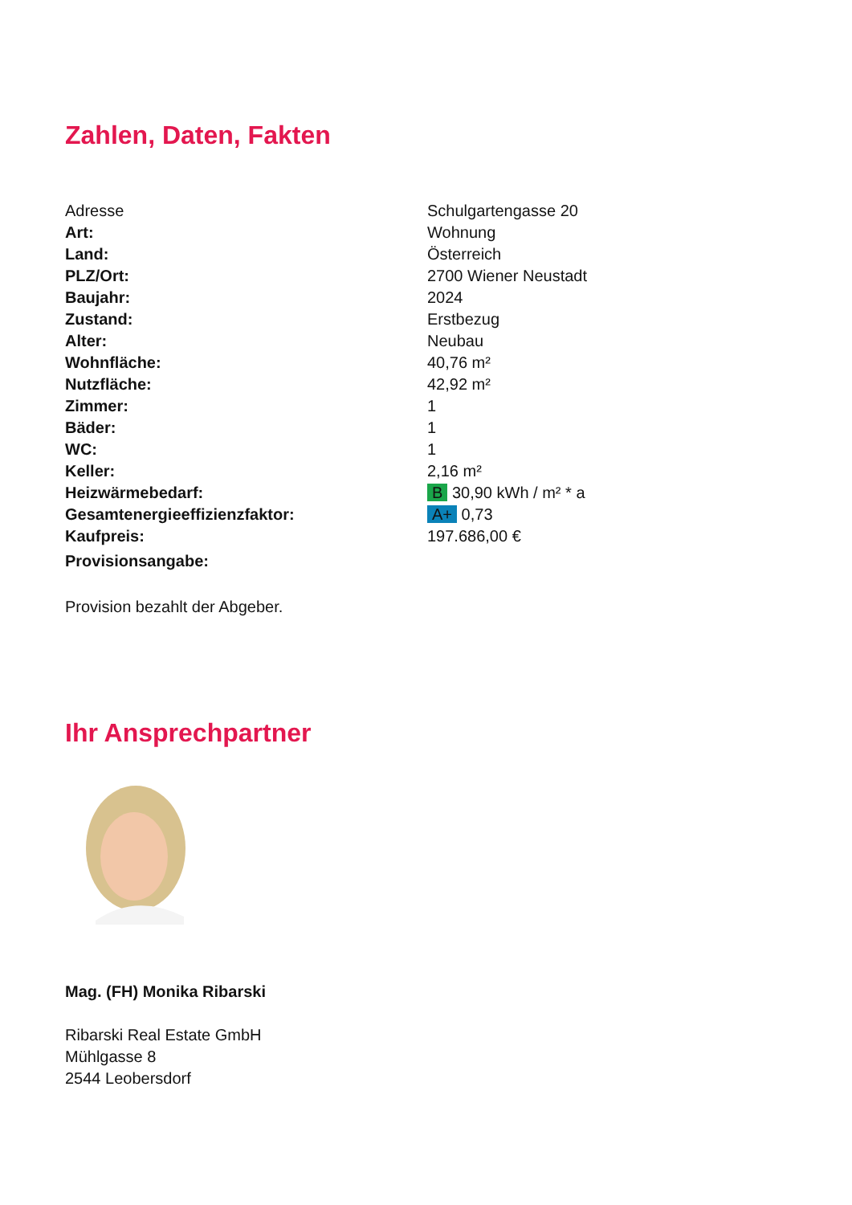Zahlen, Daten, Fakten
| Adresse | Schulgartengasse 20 |
| Art: | Wohnung |
| Land: | Österreich |
| PLZ/Ort: | 2700 Wiener Neustadt |
| Baujahr: | 2024 |
| Zustand: | Erstbezug |
| Alter: | Neubau |
| Wohnfläche: | 40,76 m² |
| Nutzfläche: | 42,92 m² |
| Zimmer: | 1 |
| Bäder: | 1 |
| WC: | 1 |
| Keller: | 2,16 m² |
| Heizwärmebedarf: | B 30,90 kWh / m² * a |
| Gesamtenergieeffizienzfaktor: | A+ 0,73 |
| Kaufpreis: | 197.686,00 € |
| Provisionsangabe: | |
Provision bezahlt der Abgeber.
Ihr Ansprechpartner
Mag. (FH) Monika Ribarski
Ribarski Real Estate GmbH
Mühlgasse 8
2544 Leobersdorf